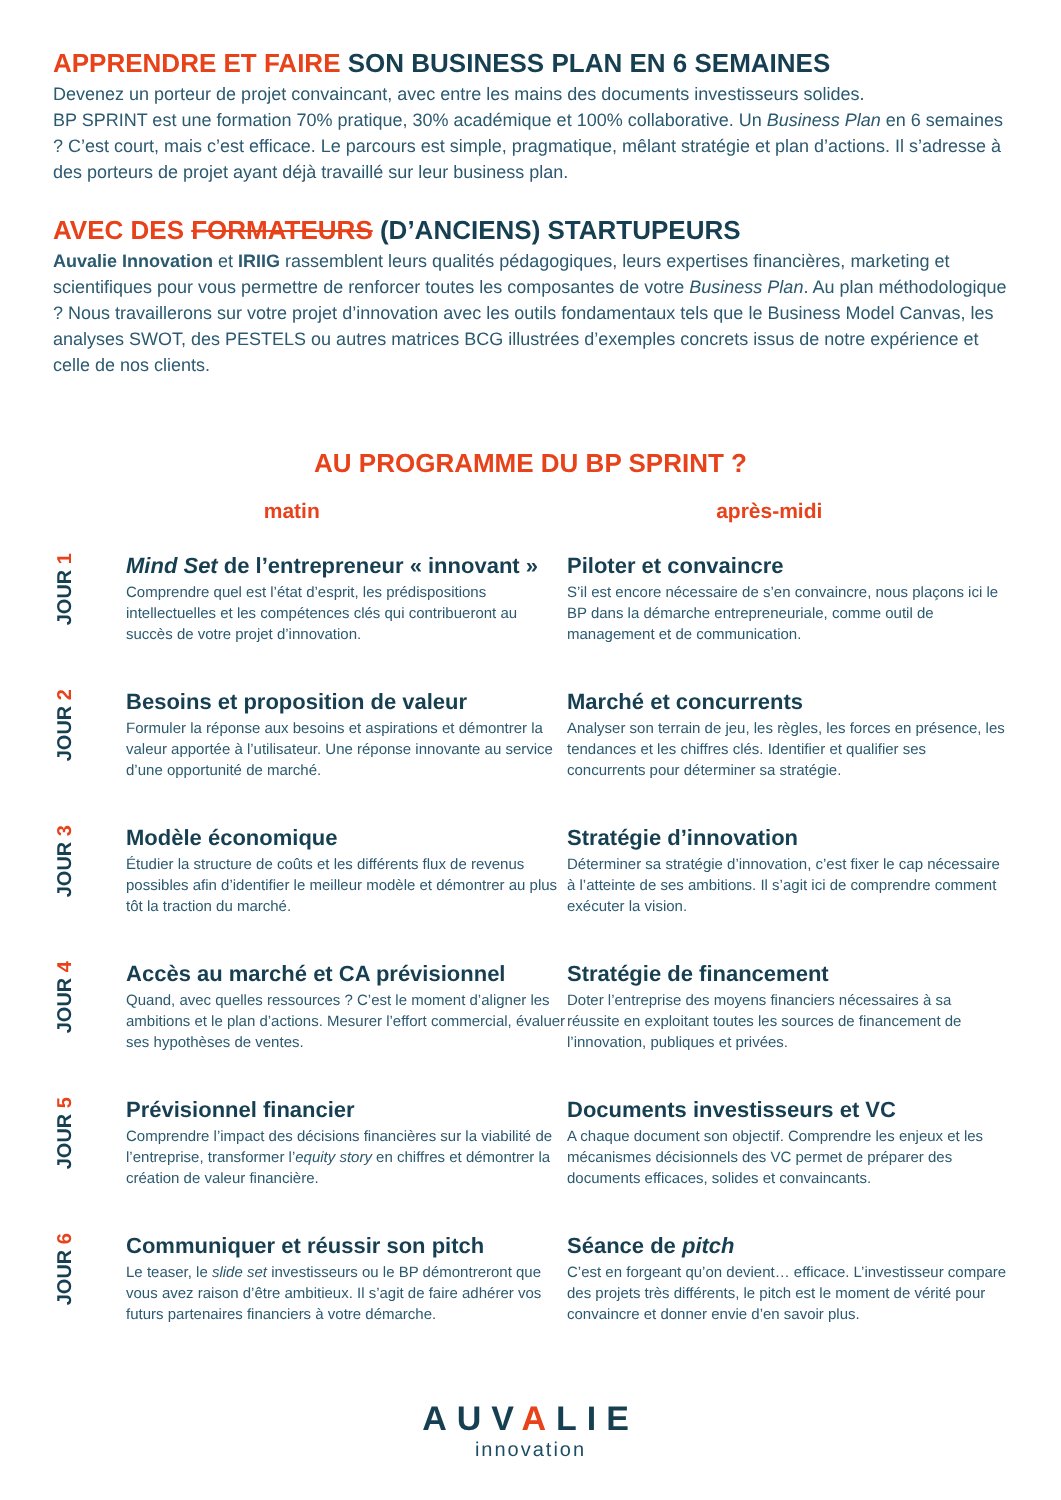APPRENDRE ET FAIRE SON BUSINESS PLAN EN 6 SEMAINES
Devenez un porteur de projet convaincant, avec entre les mains des documents investisseurs solides.
BP SPRINT est une formation 70% pratique, 30% académique et 100% collaborative. Un Business Plan en 6 semaines ? C’est court, mais c’est efficace. Le parcours est simple, pragmatique, mêlant stratégie et plan d’actions. Il s’adresse à des porteurs de projet ayant déjà travaillé sur leur business plan.
AVEC DES FORMATEURS (D’ANCIENS) STARTUPEURS
Auvalie Innovation et IRIIG rassemblent leurs qualités pédagogiques, leurs expertises financières, marketing et scientifiques pour vous permettre de renforcer toutes les composantes de votre Business Plan. Au plan méthodologique ? Nous travaillerons sur votre projet d’innovation avec les outils fondamentaux tels que le Business Model Canvas, les analyses SWOT, des PESTELS ou autres matrices BCG illustrées d’exemples concrets issus de notre expérience et celle de nos clients.
AU PROGRAMME DU BP SPRINT ?
matin après-midi
JOUR 1
Mind Set de l’entrepreneur « innovant »
Comprendre quel est l’état d’esprit, les prédispositions intellectuelles et les compétences clés qui contribueront au succès de votre projet d’innovation.
Piloter et convaincre
S’il est encore nécessaire de s’en convaincre, nous plaçons ici le BP dans la démarche entrepreneuriale, comme outil de management et de communication.
JOUR 2
Besoins et proposition de valeur
Formuler la réponse aux besoins et aspirations et démontrer la valeur apportée à l’utilisateur. Une réponse innovante au service d’une opportunité de marché.
Marché et concurrents
Analyser son terrain de jeu, les règles, les forces en présence, les tendances et les chiffres clés. Identifier et qualifier ses concurrents pour déterminer sa stratégie.
JOUR 3
Modèle économique
Étudier la structure de coûts et les différents flux de revenus possibles afin d’identifier le meilleur modèle et démontrer au plus tôt la traction du marché.
Stratégie d’innovation
Déterminer sa stratégie d’innovation, c’est fixer le cap nécessaire à l’atteinte de ses ambitions. Il s’agit ici de comprendre comment exécuter la vision.
JOUR 4
Accès au marché et CA prévisionnel
Quand, avec quelles ressources ? C’est le moment d’aligner les ambitions et le plan d’actions. Mesurer l’effort commercial, évaluer ses hypothèses de ventes.
Stratégie de financement
Doter l’entreprise des moyens financiers nécessaires à sa réussite en exploitant toutes les sources de financement de l’innovation, publiques et privées.
JOUR 5
Prévisionnel financier
Comprendre l’impact des décisions financières sur la viabilité de l’entreprise, transformer l’equity story en chiffres et démontrer la création de valeur financière.
Documents investisseurs et VC
A chaque document son objectif. Comprendre les enjeux et les mécanismes décisionnels des VC permet de préparer des documents efficaces, solides et convaincants.
JOUR 6
Communiquer et réussir son pitch
Le teaser, le slide set investisseurs ou le BP démontreront que vous avez raison d’être ambitieux. Il s’agit de faire adhérer vos futurs partenaires financiers à votre démarche.
Séance de pitch
C’est en forgeant qu’on devient… efficace. L’investisseur compare des projets très différents, le pitch est le moment de vérité pour convaincre et donner envie d’en savoir plus.
AUVALIE
innovation